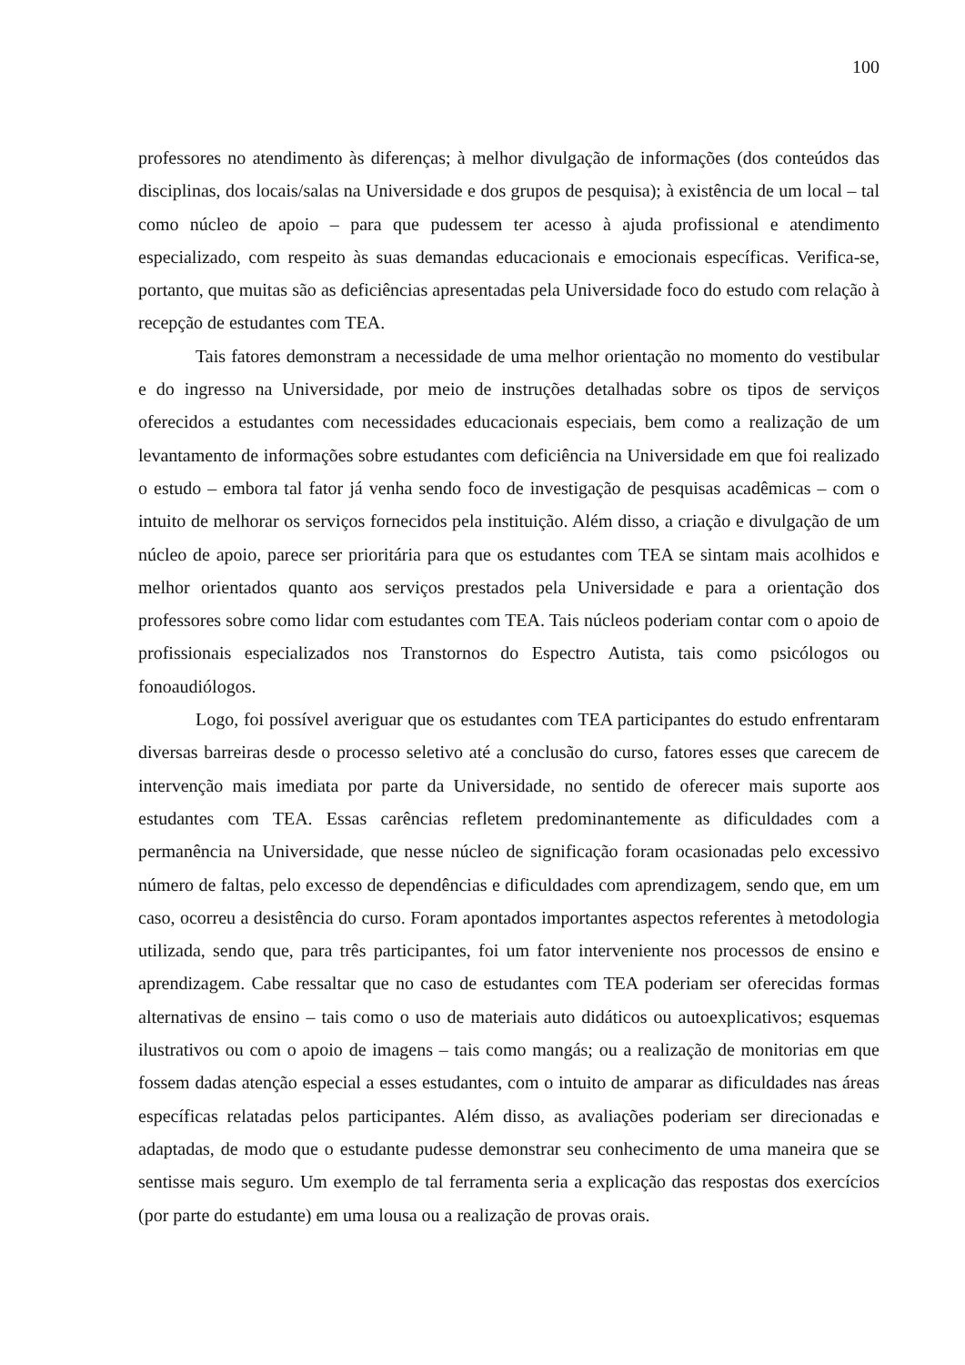100
professores no atendimento às diferenças; à melhor divulgação de informações (dos conteúdos das disciplinas, dos locais/salas na Universidade e dos grupos de pesquisa); à existência de um local – tal como núcleo de apoio – para que pudessem ter acesso à ajuda profissional e atendimento especializado, com respeito às suas demandas educacionais e emocionais específicas. Verifica-se, portanto, que muitas são as deficiências apresentadas pela Universidade foco do estudo com relação à recepção de estudantes com TEA.
Tais fatores demonstram a necessidade de uma melhor orientação no momento do vestibular e do ingresso na Universidade, por meio de instruções detalhadas sobre os tipos de serviços oferecidos a estudantes com necessidades educacionais especiais, bem como a realização de um levantamento de informações sobre estudantes com deficiência na Universidade em que foi realizado o estudo – embora tal fator já venha sendo foco de investigação de pesquisas acadêmicas – com o intuito de melhorar os serviços fornecidos pela instituição. Além disso, a criação e divulgação de um núcleo de apoio, parece ser prioritária para que os estudantes com TEA se sintam mais acolhidos e melhor orientados quanto aos serviços prestados pela Universidade e para a orientação dos professores sobre como lidar com estudantes com TEA. Tais núcleos poderiam contar com o apoio de profissionais especializados nos Transtornos do Espectro Autista, tais como psicólogos ou fonoaudiólogos.
Logo, foi possível averiguar que os estudantes com TEA participantes do estudo enfrentaram diversas barreiras desde o processo seletivo até a conclusão do curso, fatores esses que carecem de intervenção mais imediata por parte da Universidade, no sentido de oferecer mais suporte aos estudantes com TEA. Essas carências refletem predominantemente as dificuldades com a permanência na Universidade, que nesse núcleo de significação foram ocasionadas pelo excessivo número de faltas, pelo excesso de dependências e dificuldades com aprendizagem, sendo que, em um caso, ocorreu a desistência do curso. Foram apontados importantes aspectos referentes à metodologia utilizada, sendo que, para três participantes, foi um fator interveniente nos processos de ensino e aprendizagem. Cabe ressaltar que no caso de estudantes com TEA poderiam ser oferecidas formas alternativas de ensino – tais como o uso de materiais auto didáticos ou autoexplicativos; esquemas ilustrativos ou com o apoio de imagens – tais como mangás; ou a realização de monitorias em que fossem dadas atenção especial a esses estudantes, com o intuito de amparar as dificuldades nas áreas específicas relatadas pelos participantes. Além disso, as avaliações poderiam ser direcionadas e adaptadas, de modo que o estudante pudesse demonstrar seu conhecimento de uma maneira que se sentisse mais seguro. Um exemplo de tal ferramenta seria a explicação das respostas dos exercícios (por parte do estudante) em uma lousa ou a realização de provas orais.